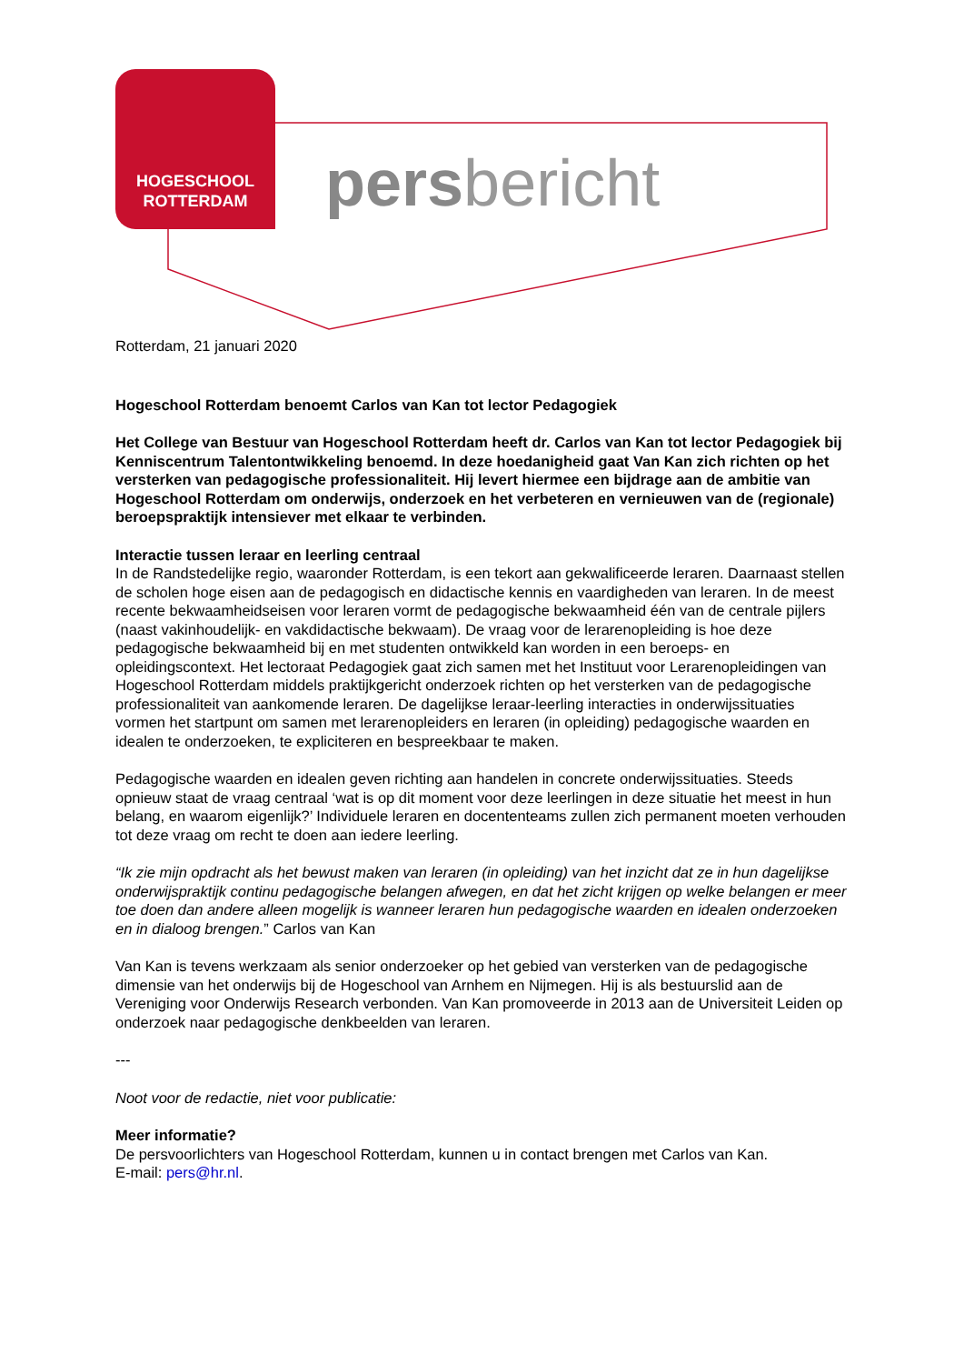HOGESCHOOL
ROTTERDAM
persbericht
Rotterdam, 21 januari 2020
Hogeschool Rotterdam benoemt Carlos van Kan tot lector Pedagogiek
Het College van Bestuur van Hogeschool Rotterdam heeft dr. Carlos van Kan tot lector Pedagogiek bij Kenniscentrum Talentontwikkeling benoemd. In deze hoedanigheid gaat Van Kan zich richten op het versterken van pedagogische professionaliteit. Hij levert hiermee een bijdrage aan de ambitie van Hogeschool Rotterdam om onderwijs, onderzoek en het verbeteren en vernieuwen van de (regionale) beroepspraktijk intensiever met elkaar te verbinden.
Interactie tussen leraar en leerling centraal
In de Randstedelijke regio, waaronder Rotterdam, is een tekort aan gekwalificeerde leraren. Daarnaast stellen de scholen hoge eisen aan de pedagogisch en didactische kennis en vaardigheden van leraren. In de meest recente bekwaamheidseisen voor leraren vormt de pedagogische bekwaamheid één van de centrale pijlers (naast vakinhoudelijk- en vakdidactische bekwaam). De vraag voor de lerarenopleiding is hoe deze pedagogische bekwaamheid bij en met studenten ontwikkeld kan worden in een beroeps- en opleidingscontext. Het lectoraat Pedagogiek gaat zich samen met het Instituut voor Lerarenopleidingen van Hogeschool Rotterdam middels praktijkgericht onderzoek richten op het versterken van de pedagogische professionaliteit van aankomende leraren. De dagelijkse leraar-leerling interacties in onderwijssituaties vormen het startpunt om samen met lerarenopleiders en leraren (in opleiding) pedagogische waarden en idealen te onderzoeken, te expliciteren en bespreekbaar te maken.
Pedagogische waarden en idealen geven richting aan handelen in concrete onderwijssituaties. Steeds opnieuw staat de vraag centraal ‘wat is op dit moment voor deze leerlingen in deze situatie het meest in hun belang, en waarom eigenlijk?’ Individuele leraren en docententeams zullen zich permanent moeten verhouden tot deze vraag om recht te doen aan iedere leerling.
“Ik zie mijn opdracht als het bewust maken van leraren (in opleiding) van het inzicht dat ze in hun dagelijkse onderwijspraktijk continu pedagogische belangen afwegen, en dat het zicht krijgen op welke belangen er meer toe doen dan andere alleen mogelijk is wanneer leraren hun pedagogische waarden en idealen onderzoeken en in dialoog brengen.” Carlos van Kan
Van Kan is tevens werkzaam als senior onderzoeker op het gebied van versterken van de pedagogische dimensie van het onderwijs bij de Hogeschool van Arnhem en Nijmegen. Hij is als bestuurslid aan de Vereniging voor Onderwijs Research verbonden. Van Kan promoveerde in 2013 aan de Universiteit Leiden op onderzoek naar pedagogische denkbeelden van leraren.
---
Noot voor de redactie, niet voor publicatie:
Meer informatie?
De persvoorlichters van Hogeschool Rotterdam, kunnen u in contact brengen met Carlos van Kan.
E-mail: pers@hr.nl.